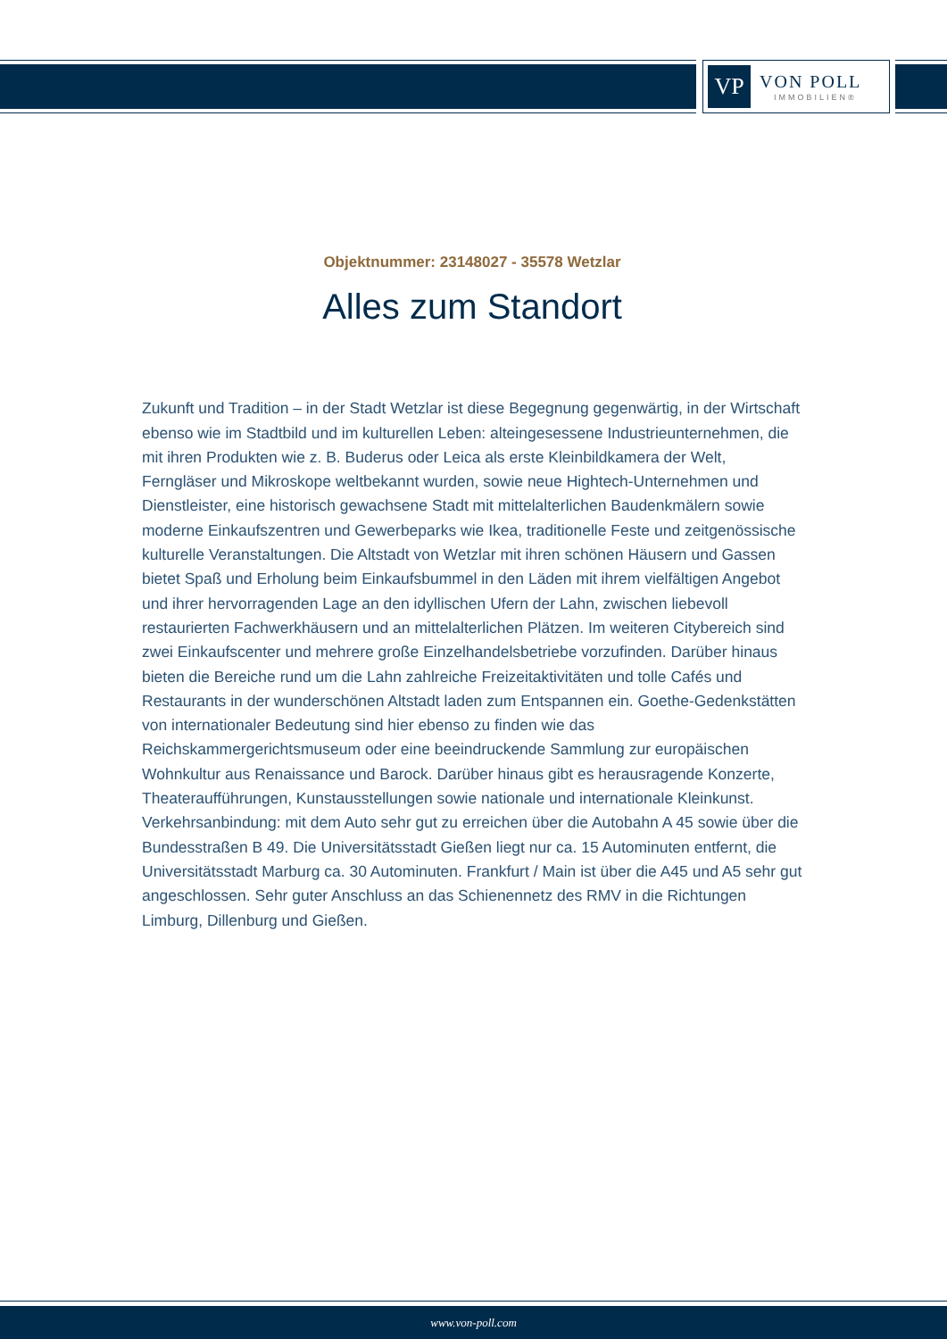VP
VON POLL
IMMOBILIEN®
Objektnummer: 23148027 - 35578 Wetzlar
Alles zum Standort
Zukunft und Tradition – in der Stadt Wetzlar ist diese Begegnung gegenwärtig, in der Wirtschaft ebenso wie im Stadtbild und im kulturellen Leben: alteingesessene Industrieunternehmen, die mit ihren Produkten wie z. B. Buderus oder Leica als erste Kleinbildkamera der Welt, Ferngläser und Mikroskope weltbekannt wurden, sowie neue Hightech-Unternehmen und Dienstleister, eine historisch gewachsene Stadt mit mittelalterlichen Baudenkmälern sowie moderne Einkaufszentren und Gewerbeparks wie Ikea, traditionelle Feste und zeitgenössische kulturelle Veranstaltungen. Die Altstadt von Wetzlar mit ihren schönen Häusern und Gassen bietet Spaß und Erholung beim Einkaufsbummel in den Läden mit ihrem vielfältigen Angebot und ihrer hervorragenden Lage an den idyllischen Ufern der Lahn, zwischen liebevoll restaurierten Fachwerkhäusern und an mittelalterlichen Plätzen. Im weiteren Citybereich sind zwei Einkaufscenter und mehrere große Einzelhandelsbetriebe vorzufinden. Darüber hinaus bieten die Bereiche rund um die Lahn zahlreiche Freizeitaktivitäten und tolle Cafés und Restaurants in der wunderschönen Altstadt laden zum Entspannen ein. Goethe-Gedenkstätten von internationaler Bedeutung sind hier ebenso zu finden wie das Reichskammergerichtsmuseum oder eine beeindruckende Sammlung zur europäischen Wohnkultur aus Renaissance und Barock. Darüber hinaus gibt es herausragende Konzerte, Theateraufführungen, Kunstausstellungen sowie nationale und internationale Kleinkunst. Verkehrsanbindung: mit dem Auto sehr gut zu erreichen über die Autobahn A 45 sowie über die Bundesstraßen B 49. Die Universitätsstadt Gießen liegt nur ca. 15 Autominuten entfernt, die Universitätsstadt Marburg ca. 30 Autominuten. Frankfurt / Main ist über die A45 und A5 sehr gut angeschlossen. Sehr guter Anschluss an das Schienennetz des RMV in die Richtungen Limburg, Dillenburg und Gießen.
www.von-poll.com